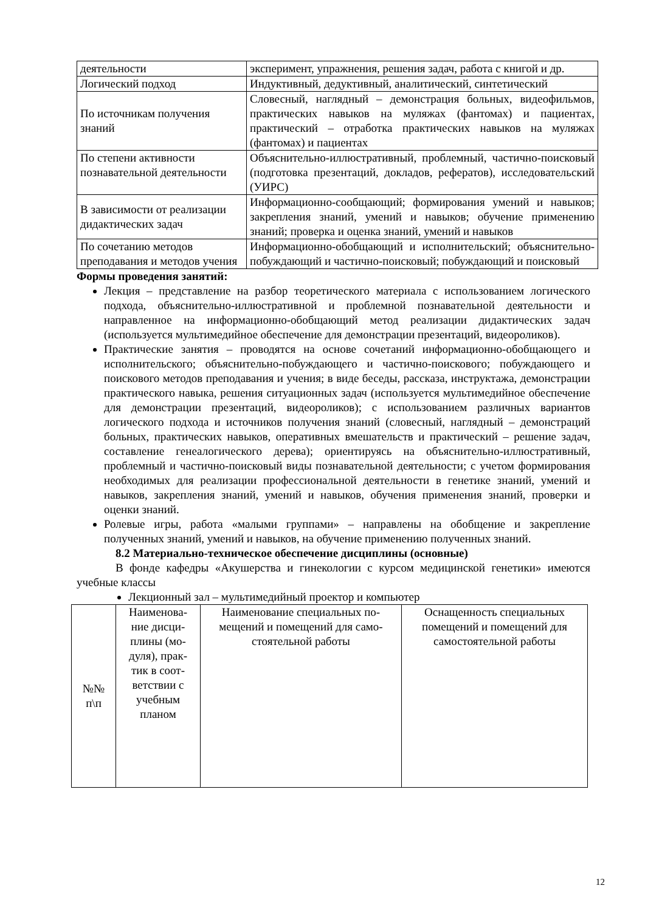| деятельности | эксперимент, упражнения, решения задач, работа с книгой и др. |
| Логический подход | Индуктивный, дедуктивный, аналитический, синтетический |
| По источникам получения знаний | Словесный, наглядный – демонстрация больных, видеофильмов, практических навыков на муляжах (фантомах) и пациентах, практический – отработка практических навыков на муляжах (фантомах) и пациентах |
| По степени активности познавательной деятельности | Объяснительно-иллюстративный, проблемный, частично-поисковый (подготовка презентаций, докладов, рефератов), исследовательский (УИРС) |
| В зависимости от реализации дидактических задач | Информационно-сообщающий; формирования умений и навыков; закрепления знаний, умений и навыков; обучение применению знаний; проверка и оценка знаний, умений и навыков |
| По сочетанию методов преподавания и методов учения | Информационно-обобщающий и исполнительский; объяснительно-побуждающий и частично-поисковый; побуждающий и поисковый |
Формы проведения занятий:
Лекция – представление на разбор теоретического материала с использованием логического подхода, объяснительно-иллюстративной и проблемной познавательной деятельности и направленное на информационно-обобщающий метод реализации дидактических задач (используется мультимедийное обеспечение для демонстрации презентаций, видеороликов).
Практические занятия – проводятся на основе сочетаний информационно-обобщающего и исполнительского; объяснительно-побуждающего и частично-поискового; побуждающего и поискового методов преподавания и учения; в виде беседы, рассказа, инструктажа, демонстрации практического навыка, решения ситуационных задач (используется мультимедийное обеспечение для демонстрации презентаций, видеороликов); с использованием различных вариантов логического подхода и источников получения знаний (словесный, наглядный – демонстраций больных, практических навыков, оперативных вмешательств и практический – решение задач, составление генеалогического дерева); ориентируясь на объяснительно-иллюстративный, проблемный и частично-поисковый виды познавательной деятельности; с учетом формирования необходимых для реализации профессиональной деятельности в генетике знаний, умений и навыков, закрепления знаний, умений и навыков, обучения применения знаний, проверки и оценки знаний.
Ролевые игры, работа «малыми группами» – направлены на обобщение и закрепление полученных знаний, умений и навыков, на обучение применению полученных знаний.
8.2 Материально-техническое обеспечение дисциплины (основные)
В фонде кафедры «Акушерства и гинекологии с курсом медицинской генетики» имеются учебные классы
Лекционный зал – мультимедийный проектор и компьютер
| №№ п\п | Наименова- ние дисци- плины (мо- дуля), прак- тик в соот- ветствии с учебным планом | Наименование специальных по- мещений и помещений для само- стоятельной работы | Оснащенность специальных помещений и помещений для самостоятельной работы |
| --- | --- | --- | --- |
12